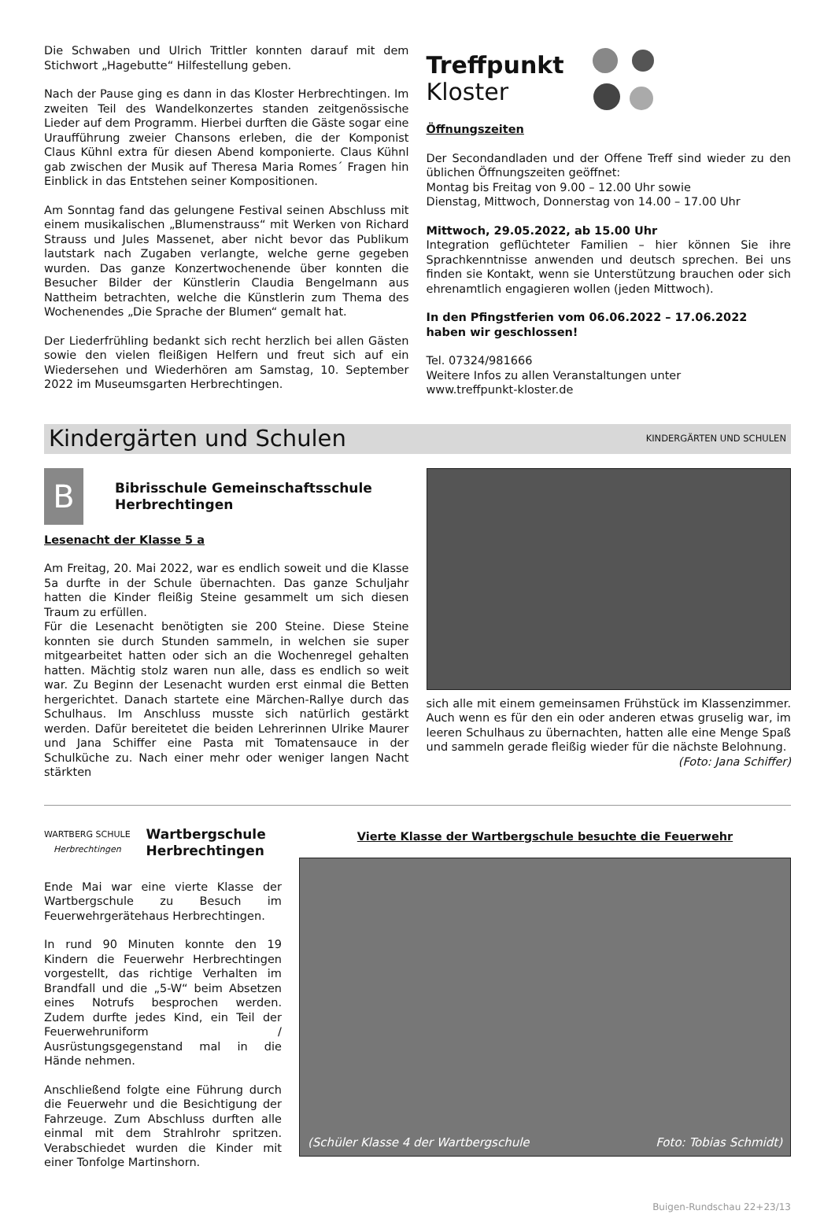Die Schwaben und Ulrich Trittler konnten darauf mit dem Stichwort „Hagebutte“ Hilfestellung geben.
Nach der Pause ging es dann in das Kloster Herbrechtingen. Im zweiten Teil des Wandelkonzertes standen zeitgenössische Lieder auf dem Programm. Hierbei durften die Gäste sogar eine Uraufführung zweier Chansons erleben, die der Komponist Claus Kühnl extra für diesen Abend komponierte. Claus Kühnl gab zwischen der Musik auf Theresa Maria Romes´ Fragen hin Einblick in das Entstehen seiner Kompositionen.
Am Sonntag fand das gelungene Festival seinen Abschluss mit einem musikalischen „Blumenstrauss“ mit Werken von Richard Strauss und Jules Massenet, aber nicht bevor das Publikum lautstark nach Zugaben verlangte, welche gerne gegeben wurden. Das ganze Konzertwochenende über konnten die Besucher Bilder der Künstlerin Claudia Bengelmann aus Nattheim betrachten, welche die Künstlerin zum Thema des Wochenendes „Die Sprache der Blumen“ gemalt hat.
Der Liederfrühling bedankt sich recht herzlich bei allen Gästen sowie den vielen fleißigen Helfern und freut sich auf ein Wiedersehen und Wiederhören am Samstag, 10. September 2022 im Museumsgarten Herbrechtingen.
Treffpunkt
Kloster
Öffnungszeiten
Der Secondandladen und der Offene Treff sind wieder zu den üblichen Öffnungszeiten geöffnet:
Montag bis Freitag von 9.00 – 12.00 Uhr sowie
Dienstag, Mittwoch, Donnerstag von 14.00 – 17.00 Uhr
Mittwoch, 29.05.2022, ab 15.00 Uhr
Integration geflüchteter Familien – hier können Sie ihre Sprachkenntnisse anwenden und deutsch sprechen. Bei uns finden sie Kontakt, wenn sie Unterstützung brauchen oder sich ehrenamtlich engagieren wollen (jeden Mittwoch).
In den Pfingstferien vom 06.06.2022 – 17.06.2022
haben wir geschlossen!
Tel. 07324/981666
Weitere Infos zu allen Veranstaltungen unter
www.treffpunkt-kloster.de
Kindergärten und Schulen KINDERGÄRTEN UND SCHULEN
B
Bibrisschule Gemeinschaftsschule
Herbrechtingen
Lesenacht der Klasse 5 a
Am Freitag, 20. Mai 2022, war es endlich soweit und die Klasse 5a durfte in der Schule übernachten. Das ganze Schuljahr hatten die Kinder fleißig Steine gesammelt um sich diesen Traum zu erfüllen.
Für die Lesenacht benötigten sie 200 Steine. Diese Steine konnten sie durch Stunden sammeln, in welchen sie super mitgearbeitet hatten oder sich an die Wochenregel gehalten hatten. Mächtig stolz waren nun alle, dass es endlich so weit war. Zu Beginn der Lesenacht wurden erst einmal die Betten hergerichtet. Danach startete eine Märchen-Rallye durch das Schulhaus. Im Anschluss musste sich natürlich gestärkt werden. Dafür bereitetet die beiden Lehrerinnen Ulrike Maurer und Jana Schiffer eine Pasta mit Tomatensauce in der Schulküche zu. Nach einer mehr oder weniger langen Nacht stärkten
sich alle mit einem gemeinsamen Frühstück im Klassenzimmer. Auch wenn es für den ein oder anderen etwas gruselig war, im leeren Schulhaus zu übernachten, hatten alle eine Menge Spaß und sammeln gerade fleißig wieder für die nächste Belohnung. (Foto: Jana Schiffer)
WARTBERG SCHULE
Herbrechtingen
Wartbergschule
Herbrechtingen
Ende Mai war eine vierte Klasse der Wartbergschule zu Besuch im Feuerwehrgerätehaus Herbrechtingen.
In rund 90 Minuten konnte den 19 Kindern die Feuerwehr Herbrechtingen vorgestellt, das richtige Verhalten im Brandfall und die „5-W“ beim Absetzen eines Notrufs besprochen werden. Zudem durfte jedes Kind, ein Teil der Feuerwehruniform / Ausrüstungsgegenstand mal in die Hände nehmen.
Anschließend folgte eine Führung durch die Feuerwehr und die Besichtigung der Fahrzeuge. Zum Abschluss durften alle einmal mit dem Strahlrohr spritzen. Verabschiedet wurden die Kinder mit einer Tonfolge Martinshorn.
Vierte Klasse der Wartbergschule besuchte die Feuerwehr
(Schüler Klasse 4 der Wartbergschule Foto: Tobias Schmidt)
Buigen-Rundschau 22+23/13